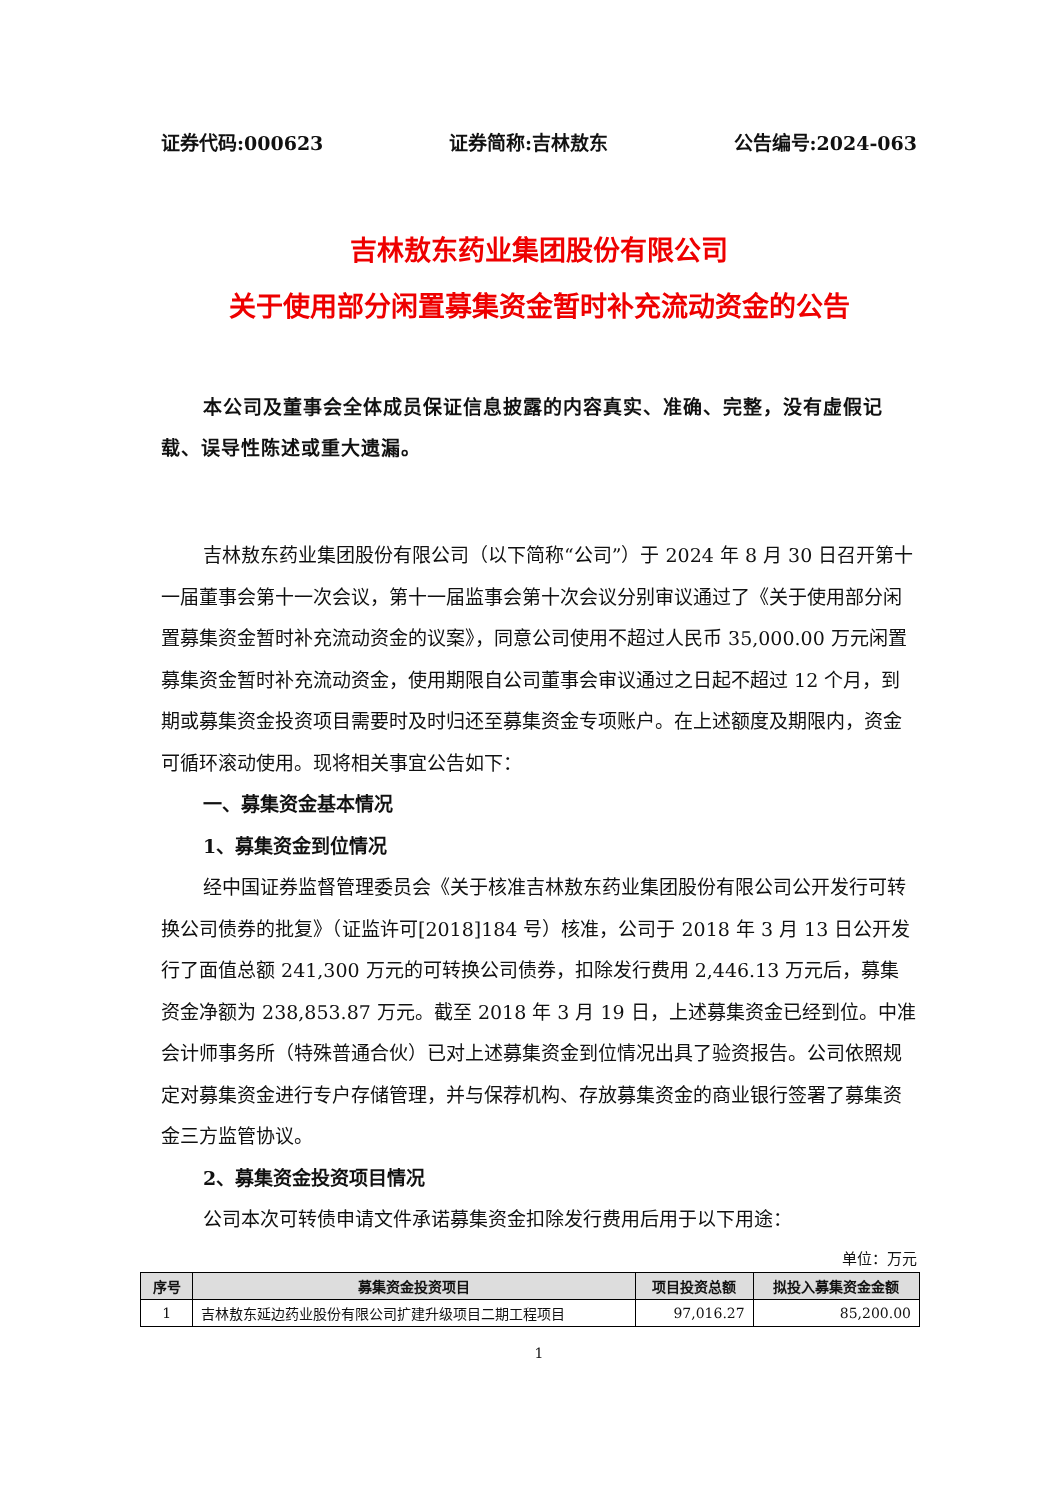证券代码:000623 证券简称:吉林敖东 公告编号:2024-063
吉林敖东药业集团股份有限公司
关于使用部分闲置募集资金暂时补充流动资金的公告
本公司及董事会全体成员保证信息披露的内容真实、准确、完整，没有虚假记载、误导性陈述或重大遗漏。
吉林敖东药业集团股份有限公司（以下简称“公司”）于 2024 年 8 月 30 日召开第十一届董事会第十一次会议，第十一届监事会第十次会议分别审议通过了《关于使用部分闲置募集资金暂时补充流动资金的议案》，同意公司使用不超过人民币 35,000.00 万元闲置募集资金暂时补充流动资金，使用期限自公司董事会审议通过之日起不超过 12 个月，到期或募集资金投资项目需要时及时归还至募集资金专项账户。在上述额度及期限内，资金可循环滚动使用。现将相关事宜公告如下：
一、募集资金基本情况
1、募集资金到位情况
经中国证券监督管理委员会《关于核准吉林敖东药业集团股份有限公司公开发行可转换公司债券的批复》（证监许可[2018]184 号）核准，公司于 2018 年 3 月 13 日公开发行了面值总额 241,300 万元的可转换公司债券，扣除发行费用 2,446.13 万元后，募集资金净额为 238,853.87 万元。截至 2018 年 3 月 19 日，上述募集资金已经到位。中准会计师事务所（特殊普通合伙）已对上述募集资金到位情况出具了验资报告。公司依照规定对募集资金进行专户存储管理，并与保荐机构、存放募集资金的商业银行签署了募集资金三方监管协议。
2、募集资金投资项目情况
公司本次可转债申请文件承诺募集资金扣除发行费用后用于以下用途：
单位：万元
| 序号 | 募集资金投资项目 | 项目投资总额 | 拟投入募集资金金额 |
| --- | --- | --- | --- |
| 1 | 吉林敖东延边药业股份有限公司扩建升级项目二期工程项目 | 97,016.27 | 85,200.00 |
1